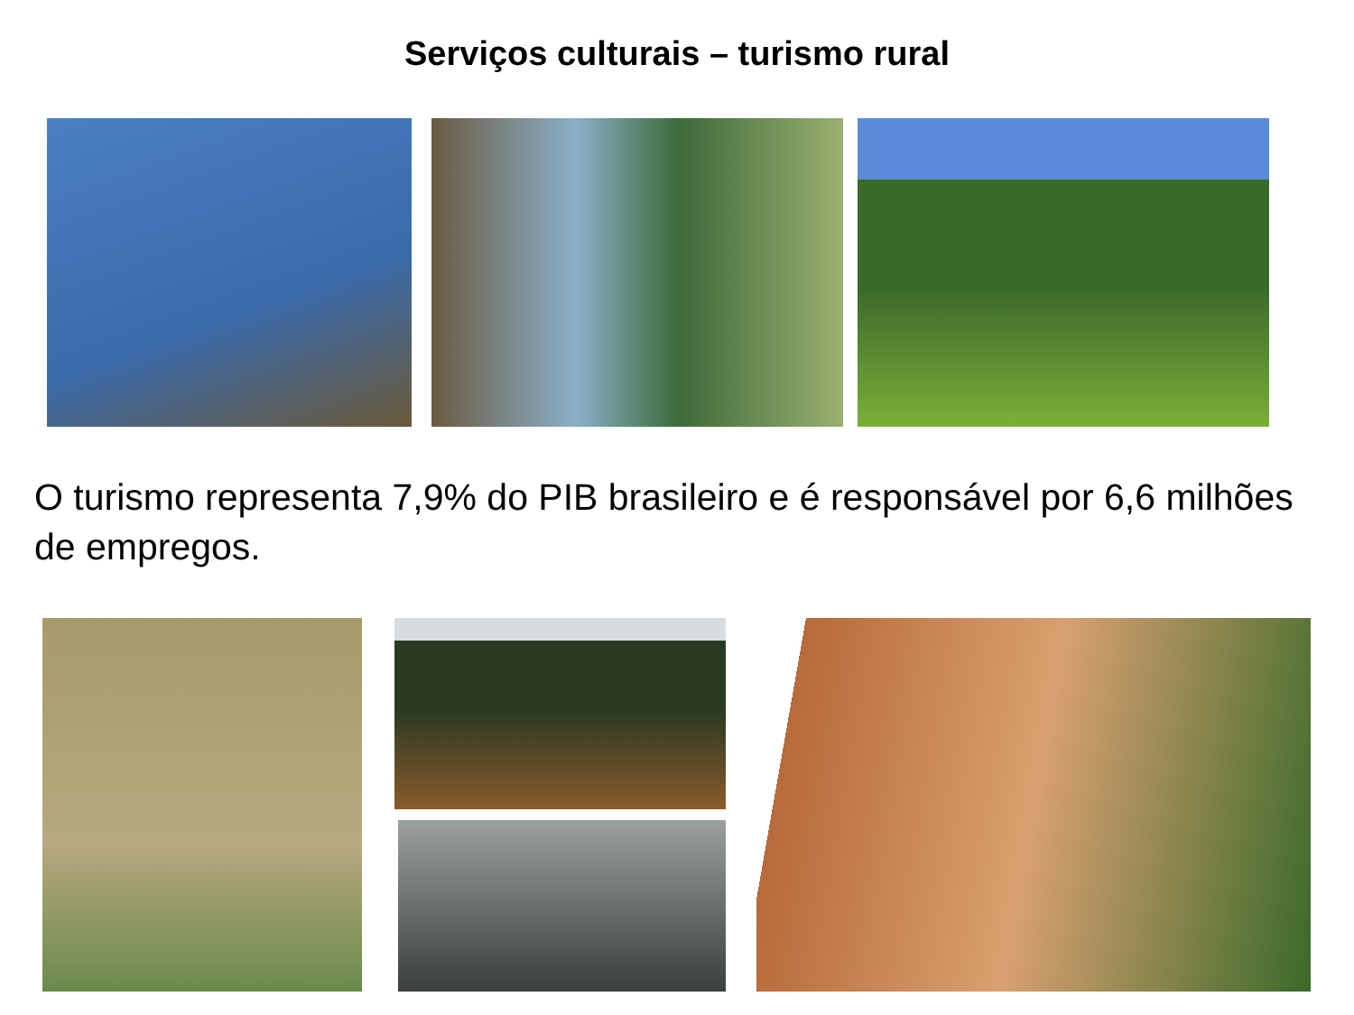Serviços culturais – turismo rural
O turismo representa 7,9% do PIB brasileiro e é responsável por 6,6 milhões de empregos.